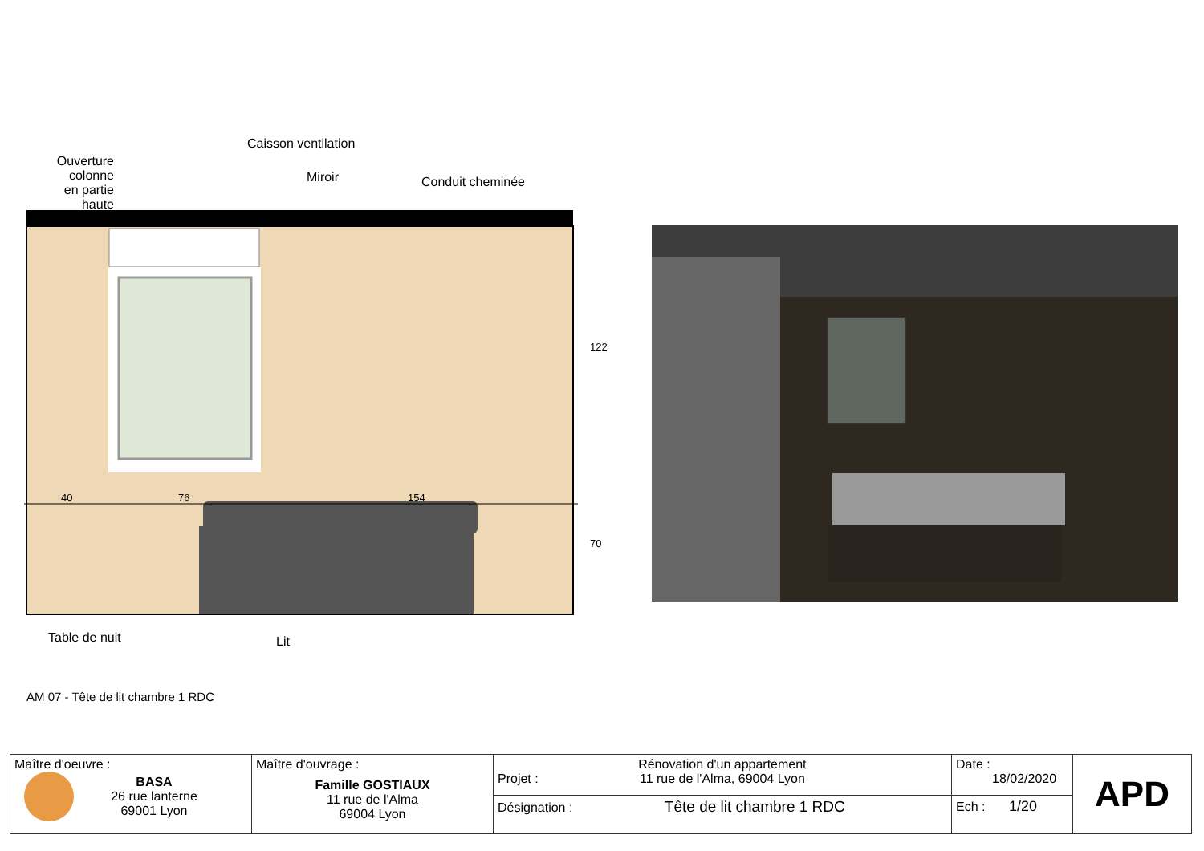40
76
154
Ouverture colonne en partie haute
Caisson ventilation
Miroir Conduit cheminée
Table de nuit Lit
122
70
AM 07 - Tête de lit chambre 1 RDC
| Maître d'oeuvre : BASA 26 rue lanterne 69001 Lyon | Maître d'ouvrage : Famille GOSTIAUX 11 rue de l'Alma 69004 Lyon | Projet : Rénovation d'un appartement 11 rue de l'Alma, 69004 Lyon | Date : 18/02/2020 | APD |
| | | Désignation : Tête de lit chambre 1 RDC | Ech : 1/20 | |